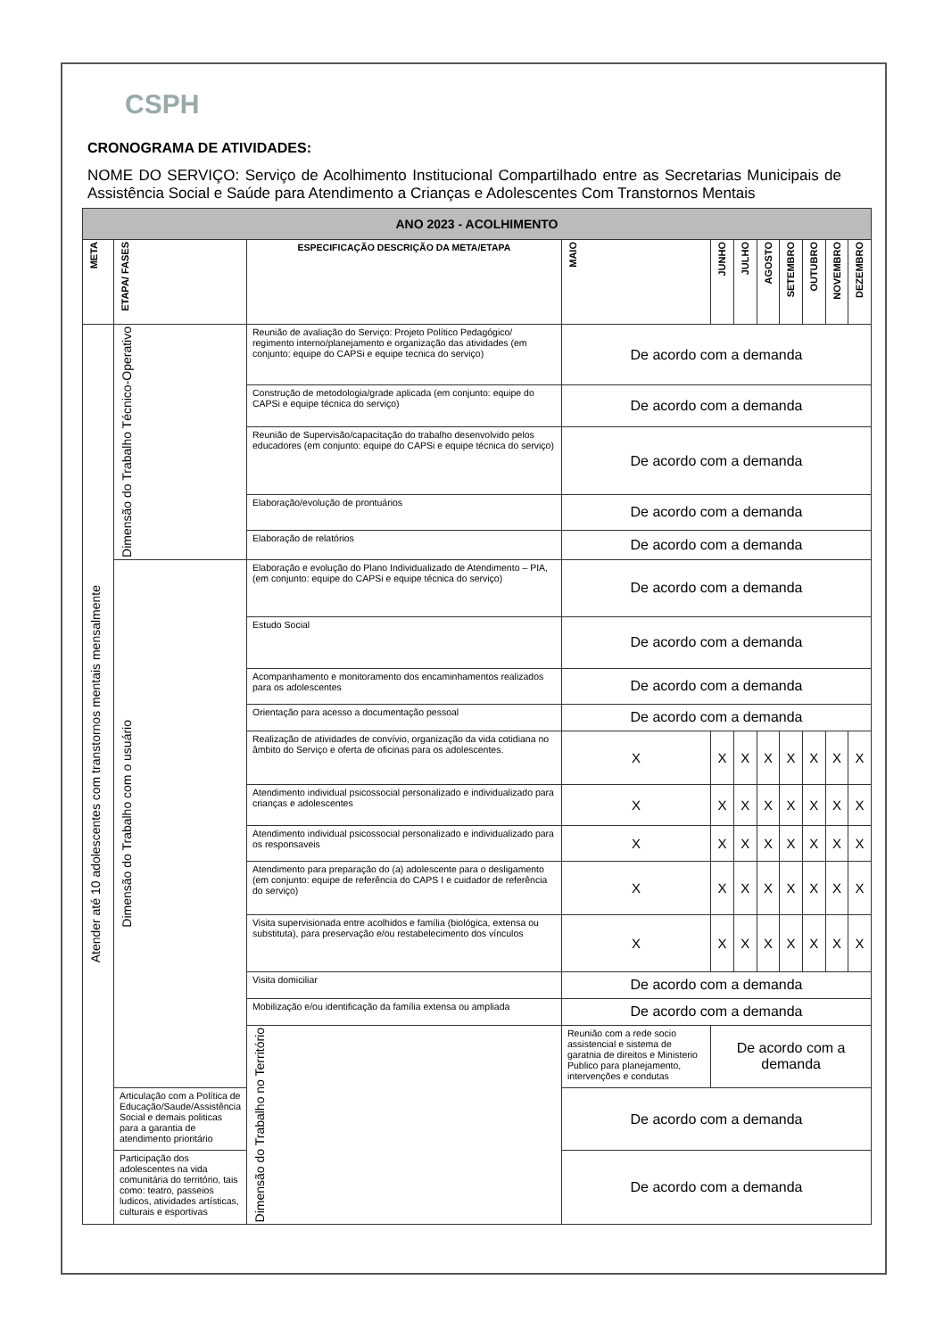CSPH
CRONOGRAMA DE ATIVIDADES:
NOME DO SERVIÇO: Serviço de Acolhimento Institucional Compartilhado entre as Secretarias Municipais de Assistência Social e Saúde para Atendimento a Crianças e Adolescentes Com Transtornos Mentais
| ANO 2023 - ACOLHIMENTO | | | | | | | | | | |
| --- | --- | --- | --- | --- | --- | --- | --- | --- | --- | --- |
| META | ETAPA/ FASES | ESPECIFICAÇÃO DESCRIÇÃO DA META/ETAPA | MAIO | JUNHO | JULHO | AGOSTO | SETEMBRO | OUTUBRO | NOVEMBRO | DEZEMBRO |
| Atender até 10 adolescentes com transtornos mentais mensalmente | Dimensão do Trabalho Técnico-Operativo | Reunião de avaliação do Serviço: Projeto Político Pedagógico/ regimento interno/planejamento e organização das atividades (em conjunto: equipe do CAPSi e equipe tecnica do serviço) | De acordo com a demanda | | | | | | | |
| | | Construção de metodologia/grade aplicada (em conjunto: equipe do CAPSi e equipe técnica do serviço) | De acordo com a demanda | | | | | | | |
| | | Reunião de Supervisão/capacitação do trabalho desenvolvido pelos educadores (em conjunto: equipe do CAPSi e equipe técnica do serviço) | De acordo com a demanda | | | | | | | |
| | | Elaboração/evolução de prontuários | De acordo com a demanda | | | | | | | |
| | | Elaboração de relatórios | De acordo com a demanda | | | | | | | |
| | Dimensão do Trabalho com o usuário | Elaboração e evolução do Plano Individualizado de Atendimento – PIA, (em conjunto: equipe do CAPSi e equipe técnica do serviço) | De acordo com a demanda | | | | | | | |
| | | Estudo Social | De acordo com a demanda | | | | | | | |
| | | Acompanhamento e monitoramento dos encaminhamentos realizados para os adolescentes | De acordo com a demanda | | | | | | | |
| | | Orientação para acesso a documentação pessoal | De acordo com a demanda | | | | | | | |
| | | Realização de atividades de convívio, organização da vida cotidiana no âmbito do Serviço e oferta de oficinas para os adolescentes. | X | X | X | X | X | X | X | X |
| | | Atendimento individual psicossocial personalizado e individualizado para crianças e adolescentes | X | X | X | X | X | X | X | X |
| | | Atendimento individual psicossocial personalizado e individualizado para os responsaveis | X | X | X | X | X | X | X | X |
| | | Atendimento para preparação do (a) adolescente para o desligamento (em conjunto: equipe de referência do CAPS I e cuidador de referência do serviço) | X | X | X | X | X | X | X | X |
| | | Visita supervisionada entre acolhidos e família (biológica, extensa ou substituta), para preservação e/ou restabelecimento dos vínculos | X | X | X | X | X | X | X | X |
| | | Visita domiciliar | De acordo com a demanda | | | | | | | |
| | | Mobilização e/ou identificação da família extensa ou ampliada | De acordo com a demanda | | | | | | | |
| | | Dimensão do Trabalho no Território | Reunião com a rede socio assistencial e sistema de garatnia de direitos e Ministerio Publico para planejamento, intervenções e condutas | De acordo com a demanda | | | | | | |
| | Articulação com a Política de Educação/Saude/Assistência Social e demais politicas para a garantia de atendimento prioritário | | De acordo com a demanda | | | | | | | |
| | Participação dos adolescentes na vida comunitária do território, tais como: teatro, passeios ludicos, atividades artísticas, culturais e esportivas | | De acordo com a demanda | | | | | | | |